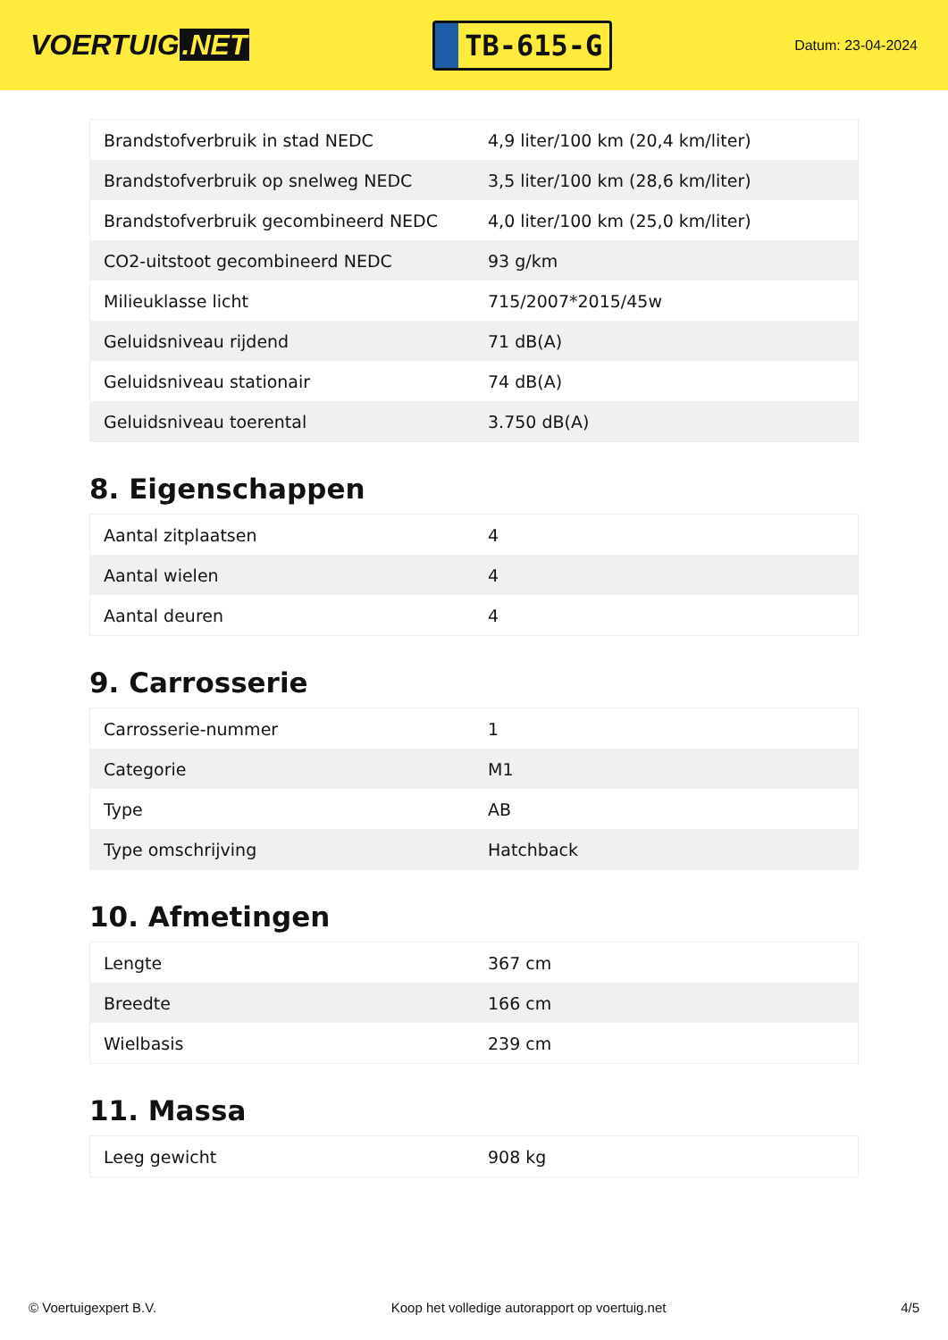VOERTUIG.NET
TB-615-G
Datum: 23-04-2024
| Brandstofverbruik in stad NEDC | 4,9 liter/100 km (20,4 km/liter) |
| Brandstofverbruik op snelweg NEDC | 3,5 liter/100 km (28,6 km/liter) |
| Brandstofverbruik gecombineerd NEDC | 4,0 liter/100 km (25,0 km/liter) |
| CO2-uitstoot gecombineerd NEDC | 93 g/km |
| Milieuklasse licht | 715/2007*2015/45w |
| Geluidsniveau rijdend | 71 dB(A) |
| Geluidsniveau stationair | 74 dB(A) |
| Geluidsniveau toerental | 3.750 dB(A) |
8. Eigenschappen
| Aantal zitplaatsen | 4 |
| Aantal wielen | 4 |
| Aantal deuren | 4 |
9. Carrosserie
| Carrosserie-nummer | 1 |
| Categorie | M1 |
| Type | AB |
| Type omschrijving | Hatchback |
10. Afmetingen
| Lengte | 367 cm |
| Breedte | 166 cm |
| Wielbasis | 239 cm |
11. Massa
| Leeg gewicht | 908 kg |
© Voertuigexpert B.V. Koop het volledige autorapport op voertuig.net 4/5